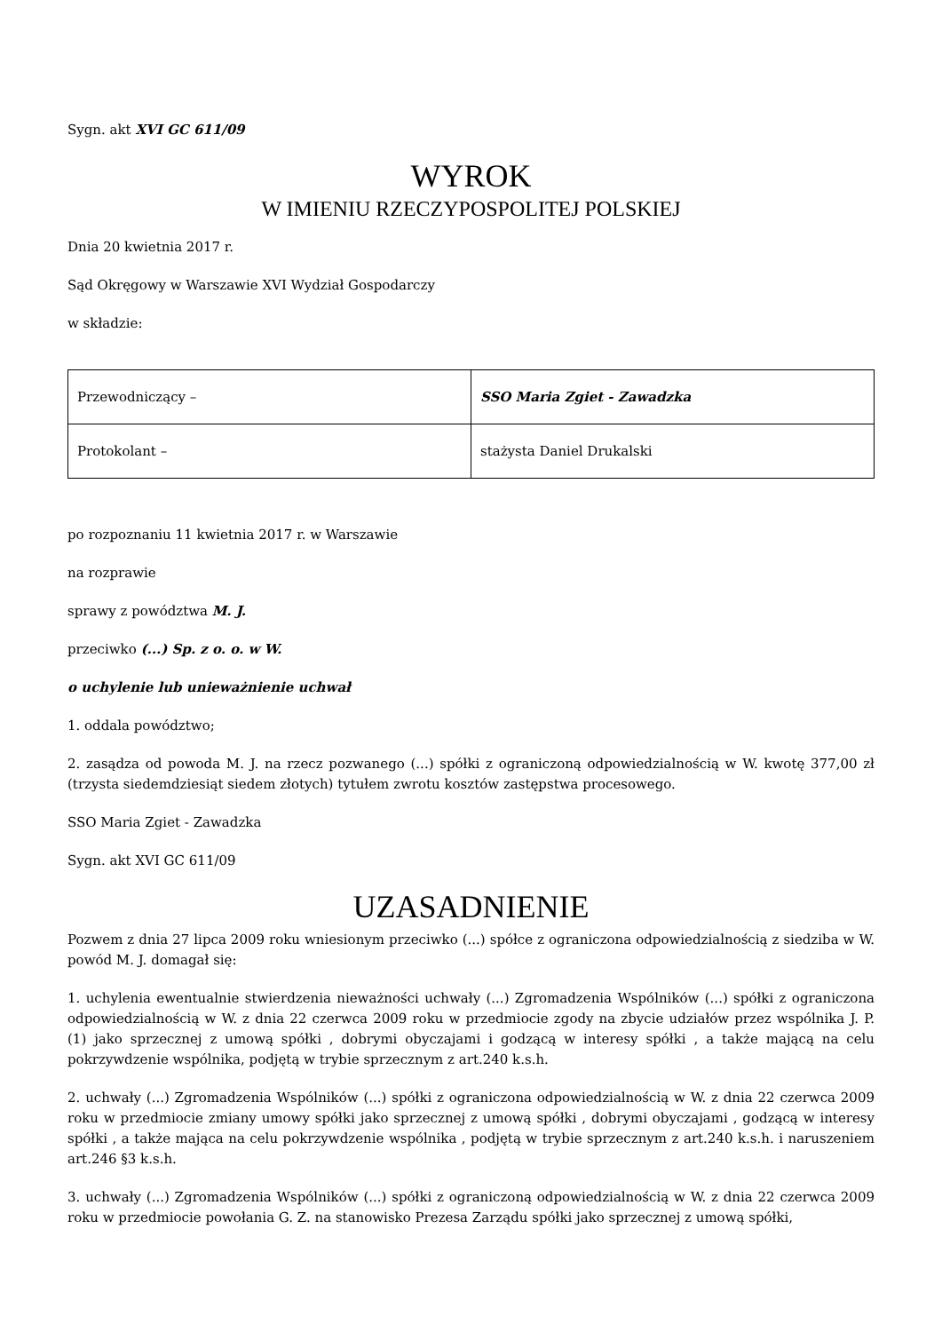Sygn. akt XVI GC 611/09
WYROK
W IMIENIU RZECZYPOSPOLITEJ POLSKIEJ
Dnia 20 kwietnia 2017 r.
Sąd Okręgowy w Warszawie XVI Wydział Gospodarczy
w składzie:
| Przewodniczący – | SSO Maria Zgiet - Zawadzka |
| Protokolant – | stażysta Daniel Drukalski |
po rozpoznaniu 11 kwietnia 2017 r. w Warszawie
na rozprawie
sprawy z powództwa M. J.
przeciwko (...) Sp. z o. o. w W.
o uchylenie lub unieważnienie uchwał
1. oddala powództwo;
2. zasądza od powoda M. J. na rzecz pozwanego (...) spółki z ograniczoną odpowiedzialnością w W. kwotę 377,00 zł (trzysta siedemdziesiąt siedem złotych) tytułem zwrotu kosztów zastępstwa procesowego.
SSO Maria Zgiet - Zawadzka
Sygn. akt XVI GC 611/09
UZASADNIENIE
Pozwem z dnia 27 lipca 2009 roku wniesionym przeciwko (...) spółce z ograniczona odpowiedzialnością z siedziba w W. powód M. J. domagał się:
1. uchylenia ewentualnie stwierdzenia nieważności uchwały (...) Zgromadzenia Wspólników (...) spółki z ograniczona odpowiedzialnością w W. z dnia 22 czerwca 2009 roku w przedmiocie zgody na zbycie udziałów przez wspólnika J. P. (1) jako sprzecznej z umową spółki , dobrymi obyczajami i godzącą w interesy spółki , a także mającą na celu pokrzywdzenie wspólnika, podjętą w trybie sprzecznym z art.240 k.s.h.
2. uchwały (...) Zgromadzenia Wspólników (...) spółki z ograniczona odpowiedzialnością w W. z dnia 22 czerwca 2009 roku w przedmiocie zmiany umowy spółki jako sprzecznej z umową spółki , dobrymi obyczajami , godzącą w interesy spółki , a także mająca na celu pokrzywdzenie wspólnika , podjętą w trybie sprzecznym z art.240 k.s.h. i naruszeniem art.246 §3 k.s.h.
3. uchwały (...) Zgromadzenia Wspólników (...) spółki z ograniczoną odpowiedzialnością w W. z dnia 22 czerwca 2009 roku w przedmiocie powołania G. Z. na stanowisko Prezesa Zarządu spółki jako sprzecznej z umową spółki,